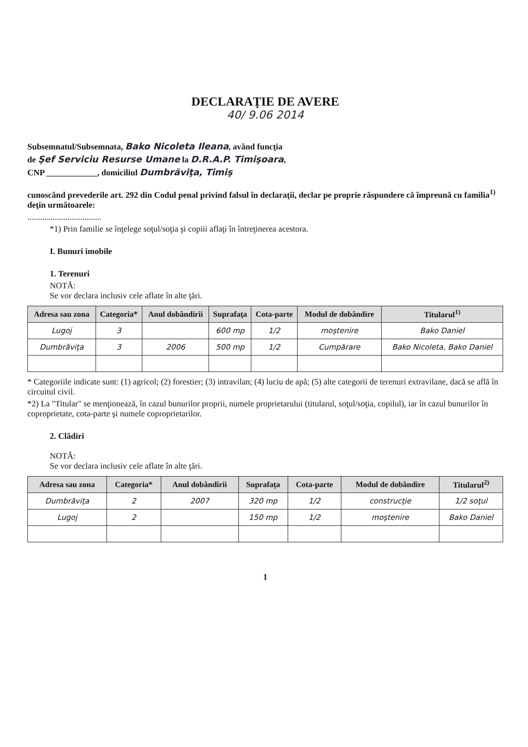DECLARAŢIE DE AVERE
40/ 9.06 2014
Subsemnatul/Subsemnata, Bako Nicoleta Ileana, având funcţia
de Şef Serviciu Resurse Umane la D.R.A.P. Timişoara,
CNP ____________, domiciliul Dumbrăviţa, Timiş
cunoscând prevederile art. 292 din Codul penal privind falsul în declaraţii, declar pe proprie răspundere că împreună cu familia<sup>1)</sup> deţin următoarele:
...................................
*1) Prin familie se înţelege soţul/soţia şi copiii aflaţi în întreţinerea acestora.
I. Bunuri imobile
1. Terenuri
NOTĂ:
Se vor declara inclusiv cele aflate în alte ţări.
| Adresa sau zona | Categoria* | Anul dobândirii | Suprafaţa | Cota-parte | Modul de dobândire | Titularul<sup>1)</sup> |
| --- | --- | --- | --- | --- | --- | --- |
| Lugoj | 3 | | 600 mp | 1/2 | moştenire | Bako Daniel |
| Dumbrăviţa | 3 | 2006 | 500 mp | 1/2 | Cumpărare | Bako Nicoleta, Bako Daniel |
* Categoriile indicate sunt: (1) agricol; (2) forestier; (3) intravilan; (4) luciu de apă; (5) alte categorii de terenuri extravilane, dacă se află în circuitul civil.
*2) La "Titular" se menţionează, în cazul bunurilor proprii, numele proprietarului (titularul, soţul/soţia, copilul), iar în cazul bunurilor în coproprietate, cota-parte şi numele coproprietarilor.
2. Clădiri
NOTĂ:
Se vor declara inclusiv cele aflate în alte ţări.
| Adresa sau zona | Categoria* | Anul dobândirii | Suprafaţa | Cota-parte | Modul de dobândire | Titularul<sup>2)</sup> |
| --- | --- | --- | --- | --- | --- | --- |
| Dumbrăviţa | 2 | 2007 | 320 mp | 1/2 | construcţie | 1/2 soţul |
| Lugoj | 2 | | 150 mp | 1/2 | moştenire | Bako Daniel |
1